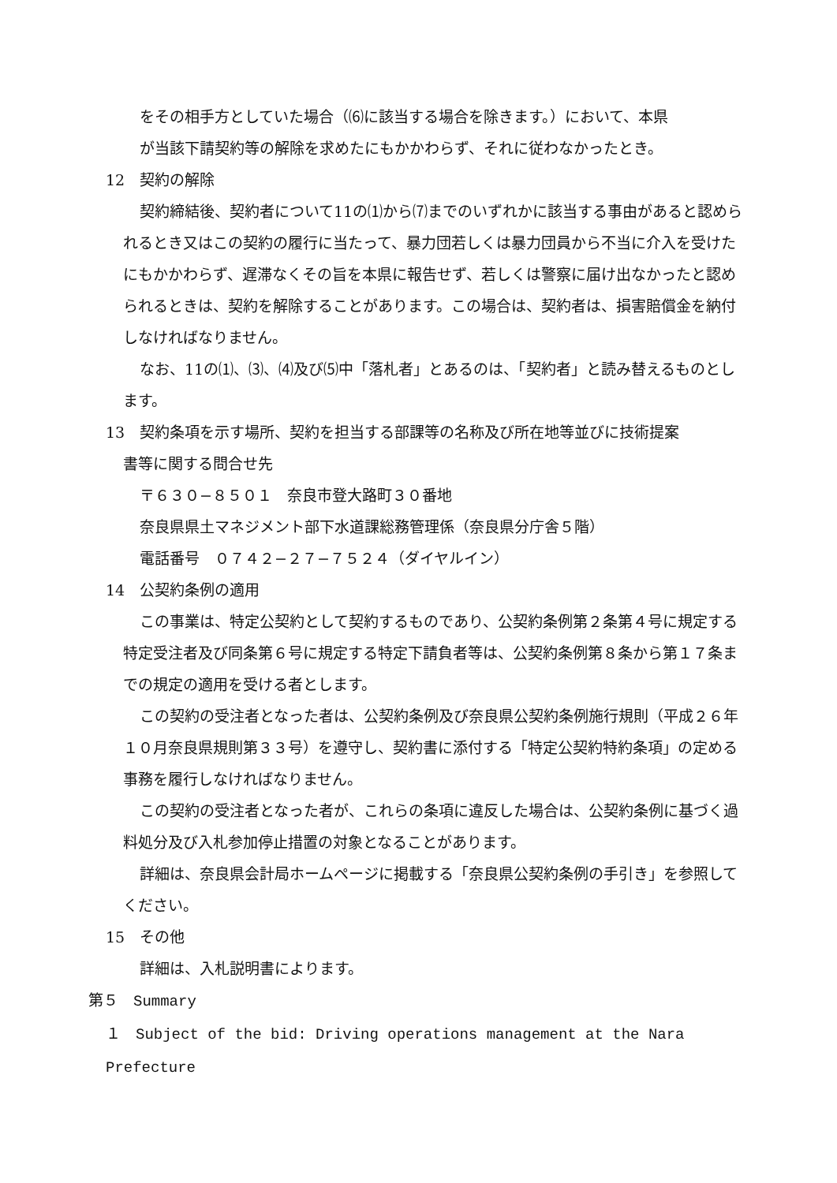をその相手方としていた場合（⑹に該当する場合を除きます。）において、本県
が当該下請契約等の解除を求めたにもかかわらず、それに従わなかったとき。
12　契約の解除
契約締結後、契約者について11の⑴から⑺までのいずれかに該当する事由があると認められるとき又はこの契約の履行に当たって、暴力団若しくは暴力団員から不当に介入を受けたにもかかわらず、遅滞なくその旨を本県に報告せず、若しくは警察に届け出なかったと認められるときは、契約を解除することがあります。この場合は、契約者は、損害賠償金を納付しなければなりません。
なお、11の⑴、⑶、⑷及び⑸中「落札者」とあるのは、「契約者」と読み替えるものとします。
13　契約条項を示す場所、契約を担当する部課等の名称及び所在地等並びに技術提案
書等に関する問合せ先
〒６３０−８５０１　奈良市登大路町３０番地
奈良県県土マネジメント部下水道課総務管理係（奈良県分庁舎５階）
電話番号　０７４２−２７−７５２４（ダイヤルイン）
14　公契約条例の適用
この事業は、特定公契約として契約するものであり、公契約条例第２条第４号に規定する特定受注者及び同条第６号に規定する特定下請負者等は、公契約条例第８条から第１７条までの規定の適用を受ける者とします。
この契約の受注者となった者は、公契約条例及び奈良県公契約条例施行規則（平成２６年１０月奈良県規則第３３号）を遵守し、契約書に添付する「特定公契約特約条項」の定める事務を履行しなければなりません。
この契約の受注者となった者が、これらの条項に違反した場合は、公契約条例に基づく過料処分及び入札参加停止措置の対象となることがあります。
詳細は、奈良県会計局ホームページに掲載する「奈良県公契約条例の手引き」を参照してください。
15　その他
詳細は、入札説明書によります。
第５　Summary
１　Subject of the bid: Driving operations management at the Nara Prefecture